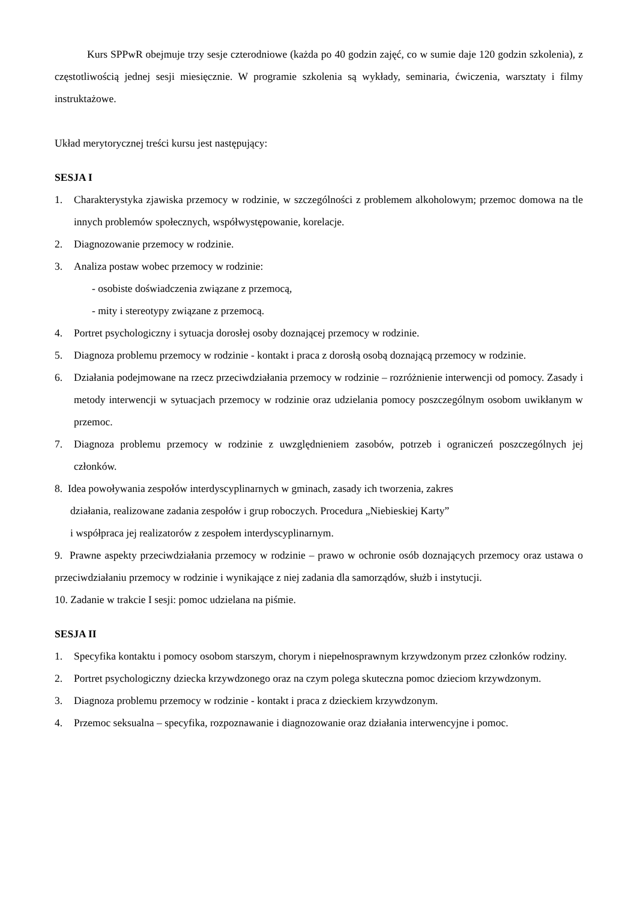Kurs SPPwR obejmuje trzy sesje czterodniowe (każda po 40 godzin zajęć, co w sumie daje 120 godzin szkolenia), z częstotliwością jednej sesji miesięcznie. W programie szkolenia są wykłady, seminaria, ćwiczenia, warsztaty i filmy instruktażowe.
Układ merytorycznej treści kursu jest następujący:
SESJA I
1. Charakterystyka zjawiska przemocy w rodzinie, w szczególności z problemem alkoholowym; przemoc domowa na tle innych problemów społecznych, współwystępowanie, korelacje.
2. Diagnozowanie przemocy w rodzinie.
3. Analiza postaw wobec przemocy w rodzinie:
- osobiste doświadczenia związane z przemocą,
- mity i stereotypy związane z przemocą.
4. Portret psychologiczny i sytuacja dorosłej osoby doznającej przemocy w rodzinie.
5. Diagnoza problemu przemocy w rodzinie - kontakt i praca z dorosłą osobą doznającą przemocy w rodzinie.
6. Działania podejmowane na rzecz przeciwdziałania przemocy w rodzinie – rozróżnienie interwencji od pomocy. Zasady i metody interwencji w sytuacjach przemocy w rodzinie oraz udzielania pomocy poszczególnym osobom uwikłanym w przemoc.
7. Diagnoza problemu przemocy w rodzinie z uwzględnieniem zasobów, potrzeb i ograniczeń poszczególnych jej członków.
8. Idea powoływania zespołów interdyscyplinarnych w gminach, zasady ich tworzenia, zakres
działania, realizowane zadania zespołów i grup roboczych. Procedura „Niebieskiej Karty”
i współpraca jej realizatorów z zespołem interdyscyplinarnym.
9. Prawne aspekty przeciwdziałania przemocy w rodzinie – prawo w ochronie osób doznających przemocy oraz ustawa o przeciwdziałaniu przemocy w rodzinie i wynikające z niej zadania dla samorządów, służb i instytucji.
10. Zadanie w trakcie I sesji: pomoc udzielana na piśmie.
SESJA II
1. Specyfika kontaktu i pomocy osobom starszym, chorym i niepełnosprawnym krzywdzonym przez członków rodziny.
2. Portret psychologiczny dziecka krzywdzonego oraz na czym polega skuteczna pomoc dzieciom krzywdzonym.
3. Diagnoza problemu przemocy w rodzinie - kontakt i praca z dzieckiem krzywdzonym.
4. Przemoc seksualna – specyfika, rozpoznawanie i diagnozowanie oraz działania interwencyjne i pomoc.